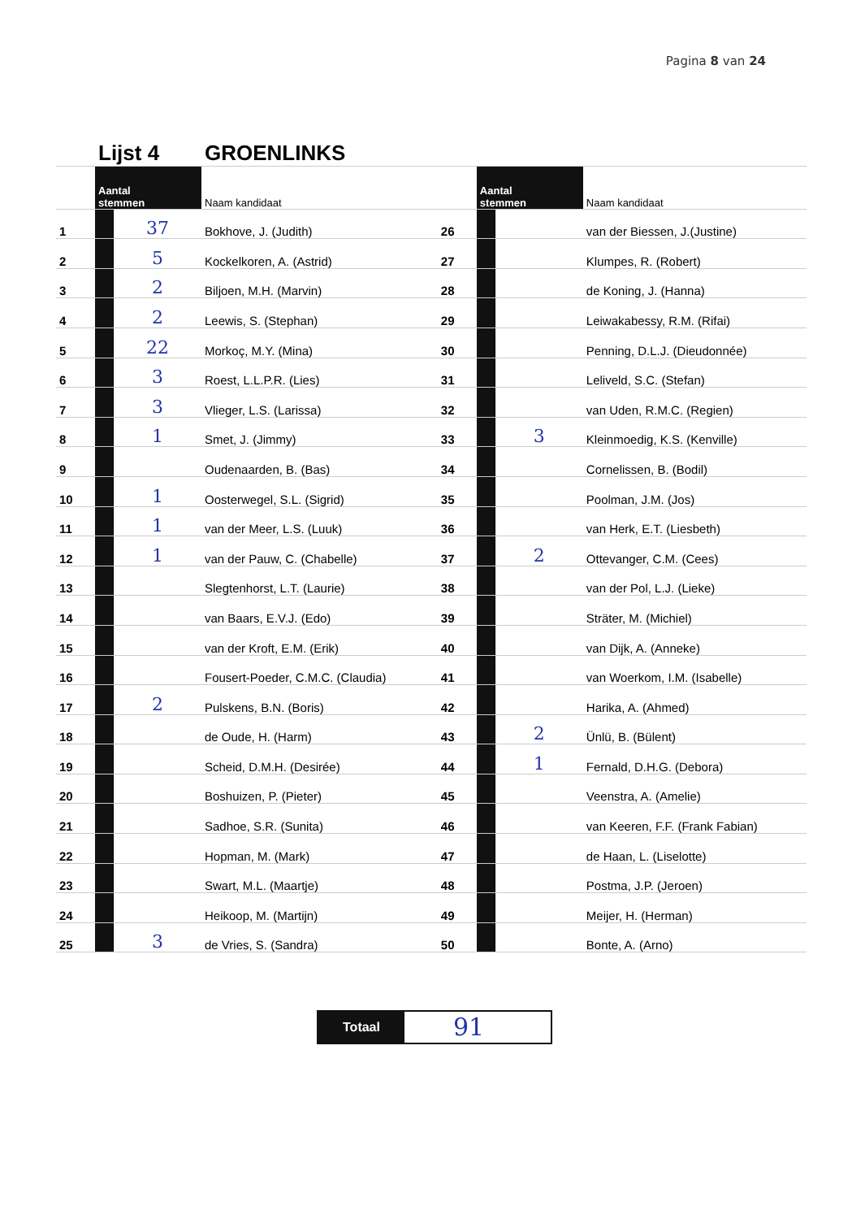Pagina 8 van 24
| | Lijst 4 | | GROENLINKS | | | | |
| | Aantal stemmen | | Naam kandidaat | | Aantal stemmen | | Naam kandidaat |
| 1 | | 37 | Bokhove, J. (Judith) | 26 | | | van der Biessen, J.(Justine) |
| 2 | | 5 | Kockelkoren, A. (Astrid) | 27 | | | Klumpes, R. (Robert) |
| 3 | | 2 | Biljoen, M.H. (Marvin) | 28 | | | de Koning, J. (Hanna) |
| 4 | | 2 | Leewis, S. (Stephan) | 29 | | | Leiwakabessy, R.M. (Rifai) |
| 5 | | 22 | Morkoç, M.Y. (Mina) | 30 | | | Penning, D.L.J. (Dieudonnée) |
| 6 | | 3 | Roest, L.L.P.R. (Lies) | 31 | | | Leliveld, S.C. (Stefan) |
| 7 | | 3 | Vlieger, L.S. (Larissa) | 32 | | | van Uden, R.M.C. (Regien) |
| 8 | | 1 | Smet, J. (Jimmy) | 33 | | 3 | Kleinmoedig, K.S. (Kenville) |
| 9 | | | Oudenaarden, B. (Bas) | 34 | | | Cornelissen, B. (Bodil) |
| 10 | | 1 | Oosterwegel, S.L. (Sigrid) | 35 | | | Poolman, J.M. (Jos) |
| 11 | | 1 | van der Meer, L.S. (Luuk) | 36 | | | van Herk, E.T. (Liesbeth) |
| 12 | | 1 | van der Pauw, C. (Chabelle) | 37 | | 2 | Ottevanger, C.M. (Cees) |
| 13 | | | Slegtenhorst, L.T. (Laurie) | 38 | | | van der Pol, L.J. (Lieke) |
| 14 | | | van Baars, E.V.J. (Edo) | 39 | | | Sträter, M. (Michiel) |
| 15 | | | van der Kroft, E.M. (Erik) | 40 | | | van Dijk, A. (Anneke) |
| 16 | | | Fousert-Poeder, C.M.C. (Claudia) | 41 | | | van Woerkom, I.M. (Isabelle) |
| 17 | | 2 | Pulskens, B.N. (Boris) | 42 | | | Harika, A. (Ahmed) |
| 18 | | | de Oude, H. (Harm) | 43 | | 2 | Ünlü, B. (Bülent) |
| 19 | | | Scheid, D.M.H. (Desirée) | 44 | | 1 | Fernald, D.H.G. (Debora) |
| 20 | | | Boshuizen, P. (Pieter) | 45 | | | Veenstra, A. (Amelie) |
| 21 | | | Sadhoe, S.R. (Sunita) | 46 | | | van Keeren, F.F. (Frank Fabian) |
| 22 | | | Hopman, M. (Mark) | 47 | | | de Haan, L. (Liselotte) |
| 23 | | | Swart, M.L. (Maartje) | 48 | | | Postma, J.P. (Jeroen) |
| 24 | | | Heikoop, M. (Martijn) | 49 | | | Meijer, H. (Herman) |
| 25 | | 3 | de Vries, S. (Sandra) | 50 | | | Bonte, A. (Arno) |
Totaal
91